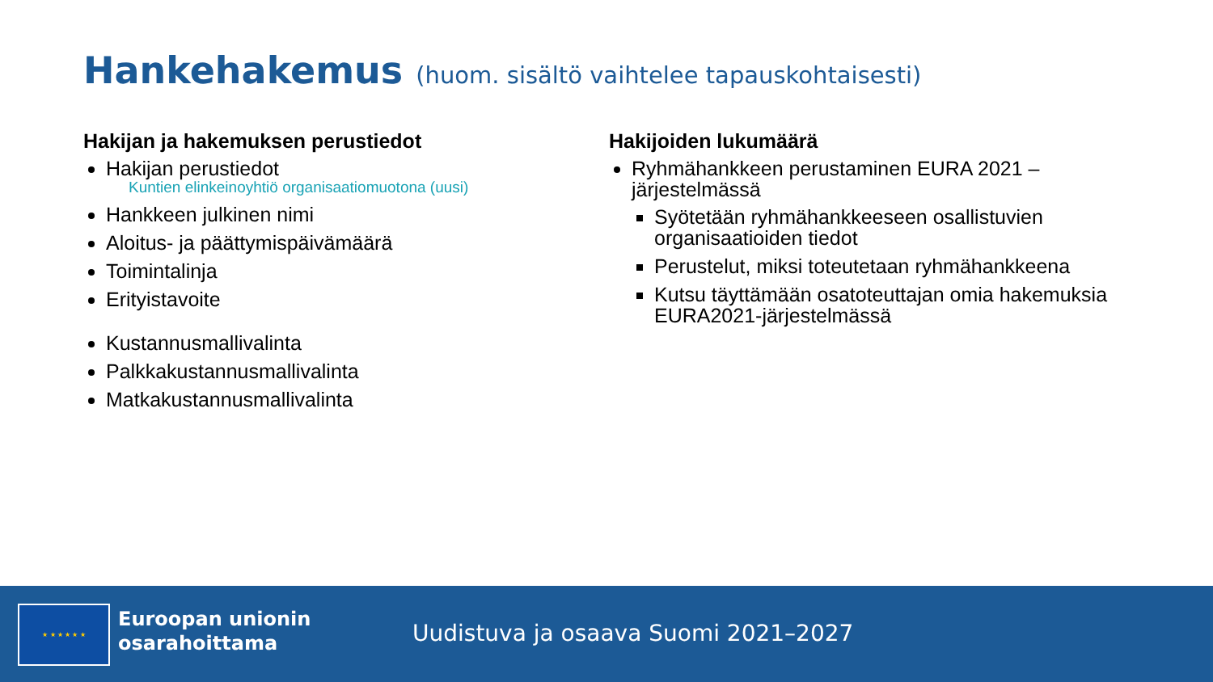Hankehakemus (huom. sisältö vaihtelee tapauskohtaisesti)
Hakijan ja hakemuksen perustiedot
Hakijan perustiedot
Kuntien elinkeinoyhtiö organisaatiomuotona (uusi)
Hankkeen julkinen nimi
Aloitus- ja päättymispäivämäärä
Toimintalinja
Erityistavoite
Kustannusmallivalinta
Palkkakustannusmallivalinta
Matkakustannusmallivalinta
Hakijoiden lukumäärä
Ryhmähankkeen perustaminen EURA 2021 –järjestelmässä
Syötetään ryhmähankkeeseen osallistuvien organisaatioiden tiedot
Perustelut, miksi toteutetaan ryhmähankkeena
Kutsu täyttämään osatoteuttajan omia hakemuksia EURA2021-järjestelmässä
★ ★ ★ ★ ★ ★
Euroopan unionin
osarahoittama
Uudistuva ja osaava Suomi 2021–2027